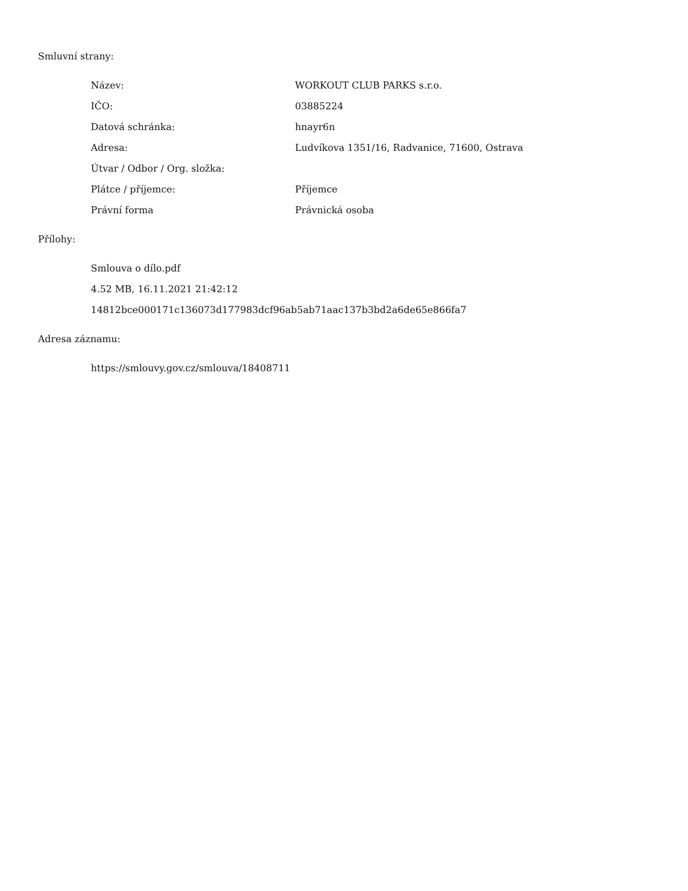Smluvní strany:
| Název: | WORKOUT CLUB PARKS s.r.o. |
| IČO: | 03885224 |
| Datová schránka: | hnayr6n |
| Adresa: | Ludvíkova 1351/16, Radvanice, 71600, Ostrava |
| Útvar / Odbor / Org. složka: | |
| Plátce / příjemce: | Příjemce |
| Právní forma | Právnická osoba |
Přílohy:
Smlouva o dílo.pdf
4.52 MB, 16.11.2021 21:42:12
14812bce000171c136073d177983dcf96ab5ab71aac137b3bd2a6de65e866fa7
Adresa záznamu:
https://smlouvy.gov.cz/smlouva/18408711